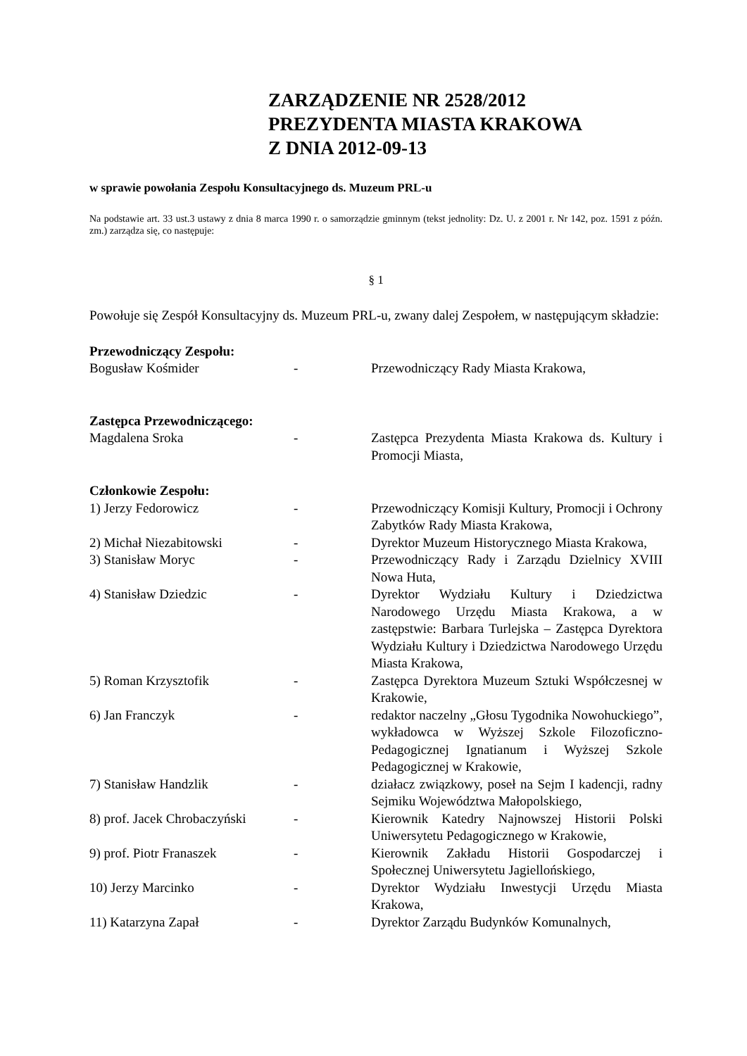ZARZĄDZENIE NR 2528/2012
PREZYDENTA MIASTA KRAKOWA
Z DNIA 2012-09-13
w sprawie powołania Zespołu Konsultacyjnego ds. Muzeum PRL-u
Na podstawie art. 33 ust.3 ustawy z dnia 8 marca 1990 r. o samorządzie gminnym (tekst jednolity: Dz. U. z 2001 r. Nr 142, poz. 1591 z późn. zm.) zarządza się, co następuje:
§ 1
Powołuje się Zespół Konsultacyjny ds. Muzeum PRL-u, zwany dalej Zespołem, w następującym składzie:
Przewodniczący Zespołu:
Bogusław Kośmider - Przewodniczący Rady Miasta Krakowa,
Zastępca Przewodniczącego:
Magdalena Sroka - Zastępca Prezydenta Miasta Krakowa ds. Kultury i Promocji Miasta,
Członkowie Zespołu:
1) Jerzy Fedorowicz - Przewodniczący Komisji Kultury, Promocji i Ochrony Zabytków Rady Miasta Krakowa,
2) Michał Niezabitowski - Dyrektor Muzeum Historycznego Miasta Krakowa,
3) Stanisław Moryc - Przewodniczący Rady i Zarządu Dzielnicy XVIII Nowa Huta,
4) Stanisław Dziedzic - Dyrektor Wydziału Kultury i Dziedzictwa Narodowego Urzędu Miasta Krakowa, a w zastępstwie: Barbara Turlejska – Zastępca Dyrektora Wydziału Kultury i Dziedzictwa Narodowego Urzędu Miasta Krakowa,
5) Roman Krzysztofik - Zastępca Dyrektora Muzeum Sztuki Współczesnej w Krakowie,
6) Jan Franczyk - redaktor naczelny „Głosu Tygodnika Nowohuckiego”, wykładowca w Wyższej Szkole Filozoficzno-Pedagogicznej Ignatianum i Wyższej Szkole Pedagogicznej w Krakowie,
7) Stanisław Handzlik - działacz związkowy, poseł na Sejm I kadencji, radny Sejmiku Województwa Małopolskiego,
8) prof. Jacek Chrobaczyński
- Kierownik Katedry Najnowszej Historii Polski Uniwersytetu Pedagogicznego w Krakowie,
9) prof. Piotr Franaszek - Kierownik Zakładu Historii Gospodarczej i Społecznej Uniwersytetu Jagiellońskiego,
10) Jerzy Marcinko - Dyrektor Wydziału Inwestycji Urzędu Miasta Krakowa,
11) Katarzyna Zapał - Dyrektor Zarządu Budynków Komunalnych,